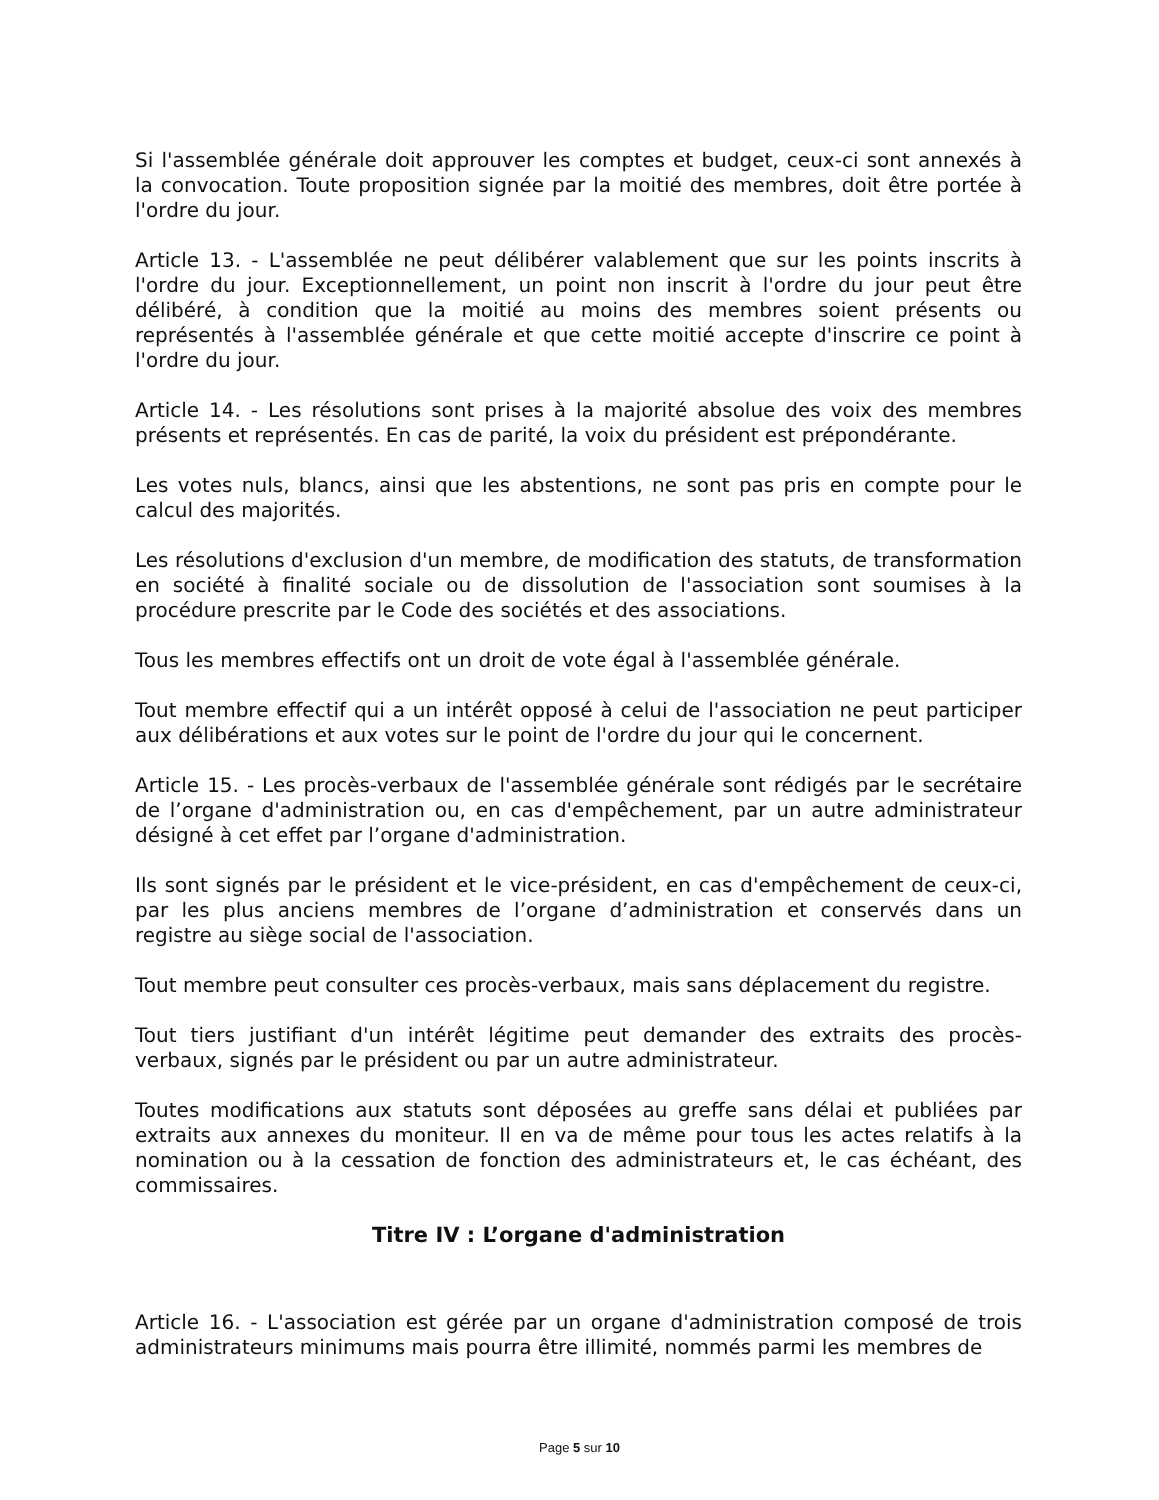Si l'assemblée générale doit approuver les comptes et budget, ceux-ci sont annexés à la convocation. Toute proposition signée par la moitié des membres, doit être portée à l'ordre du jour.
Article 13. - L'assemblée ne peut délibérer valablement que sur les points inscrits à l'ordre du jour. Exceptionnellement, un point non inscrit à l'ordre du jour peut être délibéré, à condition que la moitié au moins des membres soient présents ou représentés à l'assemblée générale et que cette moitié accepte d'inscrire ce point à l'ordre du jour.
Article 14. - Les résolutions sont prises à la majorité absolue des voix des membres présents et représentés. En cas de parité, la voix du président est prépondérante.
Les votes nuls, blancs, ainsi que les abstentions, ne sont pas pris en compte pour le calcul des majorités.
Les résolutions d'exclusion d'un membre, de modification des statuts, de transformation en société à finalité sociale ou de dissolution de l'association sont soumises à la procédure prescrite par le Code des sociétés et des associations.
Tous les membres effectifs ont un droit de vote égal à l'assemblée générale.
Tout membre effectif qui a un intérêt opposé à celui de l'association ne peut participer aux délibérations et aux votes sur le point de l'ordre du jour qui le concernent.
Article 15. - Les procès-verbaux de l'assemblée générale sont rédigés par le secrétaire de l’organe d'administration ou, en cas d'empêchement, par un autre administrateur désigné à cet effet par l’organe d'administration.
Ils sont signés par le président et le vice-président, en cas d'empêchement de ceux-ci, par les plus anciens membres de l’organe d’administration et conservés dans un registre au siège social de l'association.
Tout membre peut consulter ces procès-verbaux, mais sans déplacement du registre.
Tout tiers justifiant d'un intérêt légitime peut demander des extraits des procès-verbaux, signés par le président ou par un autre administrateur.
Toutes modifications aux statuts sont déposées au greffe sans délai et publiées par extraits aux annexes du moniteur. Il en va de même pour tous les actes relatifs à la nomination ou à la cessation de fonction des administrateurs et, le cas échéant, des commissaires.
Titre IV : L’organe d'administration
Article 16. - L'association est gérée par un organe d'administration composé de trois administrateurs minimums mais pourra être illimité, nommés parmi les membres de
Page 5 sur 10